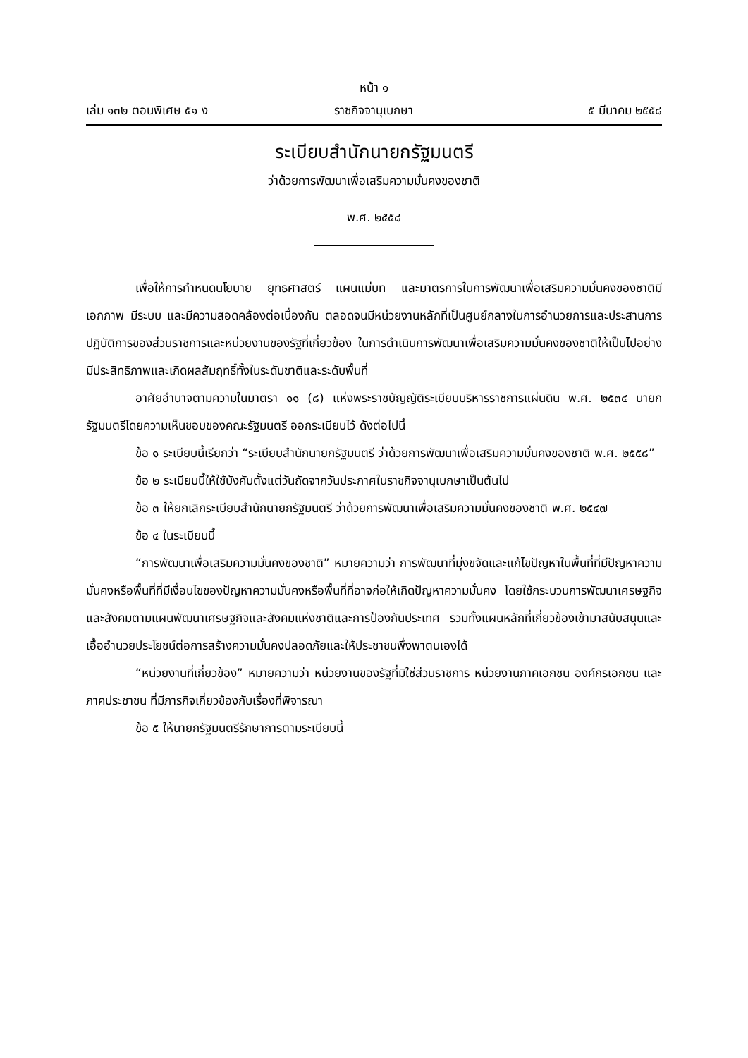หน้า ๑
เล่ม ๑๓๒ ตอนพิเศษ ๕๑ ง ราชกิจจานุเบกษา ๕ มีนาคม ๒๕๕๘
ระเบียบสำนักนายกรัฐมนตรี
ว่าด้วยการพัฒนาเพื่อเสริมความมั่นคงของชาติ
พ.ศ. ๒๕๕๘
เพื่อให้การกำหนดนโยบาย ยุทธศาสตร์ แผนแม่บท และมาตรการในการพัฒนาเพื่อเสริมความมั่นคงของชาติมีเอกภาพ มีระบบ และมีความสอดคล้องต่อเนื่องกัน ตลอดจนมีหน่วยงานหลักที่เป็นศูนย์กลางในการอำนวยการและประสานการปฏิบัติการของส่วนราชการและหน่วยงานของรัฐที่เกี่ยวข้อง ในการดำเนินการพัฒนาเพื่อเสริมความมั่นคงของชาติให้เป็นไปอย่างมีประสิทธิภาพและเกิดผลสัมฤทธิ์ทั้งในระดับชาติและระดับพื้นที่
อาศัยอำนาจตามความในมาตรา ๑๑ (๘) แห่งพระราชบัญญัติระเบียบบริหารราชการแผ่นดิน พ.ศ. ๒๕๓๔ นายกรัฐมนตรีโดยความเห็นชอบของคณะรัฐมนตรี ออกระเบียบไว้ ดังต่อไปนี้
ข้อ ๑ ระเบียบนี้เรียกว่า “ระเบียบสำนักนายกรัฐมนตรี ว่าด้วยการพัฒนาเพื่อเสริมความมั่นคงของชาติ พ.ศ. ๒๕๕๘”
ข้อ ๒ ระเบียบนี้ให้ใช้บังคับตั้งแต่วันถัดจากวันประกาศในราชกิจจานุเบกษาเป็นต้นไป
ข้อ ๓ ให้ยกเลิกระเบียบสำนักนายกรัฐมนตรี ว่าด้วยการพัฒนาเพื่อเสริมความมั่นคงของชาติ พ.ศ. ๒๕๔๗
ข้อ ๔ ในระเบียบนี้
“การพัฒนาเพื่อเสริมความมั่นคงของชาติ” หมายความว่า การพัฒนาที่มุ่งขจัดและแก้ไขปัญหาในพื้นที่ที่มีปัญหาความมั่นคงหรือพื้นที่ที่มีเงื่อนไขของปัญหาความมั่นคงหรือพื้นที่ที่อาจก่อให้เกิดปัญหาความมั่นคง โดยใช้กระบวนการพัฒนาเศรษฐกิจและสังคมตามแผนพัฒนาเศรษฐกิจและสังคมแห่งชาติและการป้องกันประเทศ รวมทั้งแผนหลักที่เกี่ยวข้องเข้ามาสนับสนุนและเอื้ออำนวยประโยชน์ต่อการสร้างความมั่นคงปลอดภัยและให้ประชาชนพึ่งพาตนเองได้
“หน่วยงานที่เกี่ยวข้อง” หมายความว่า หน่วยงานของรัฐที่มิใช่ส่วนราชการ หน่วยงานภาคเอกชน องค์กรเอกชน และภาคประชาชน ที่มีภารกิจเกี่ยวข้องกับเรื่องที่พิจารณา
ข้อ ๕ ให้นายกรัฐมนตรีรักษาการตามระเบียบนี้